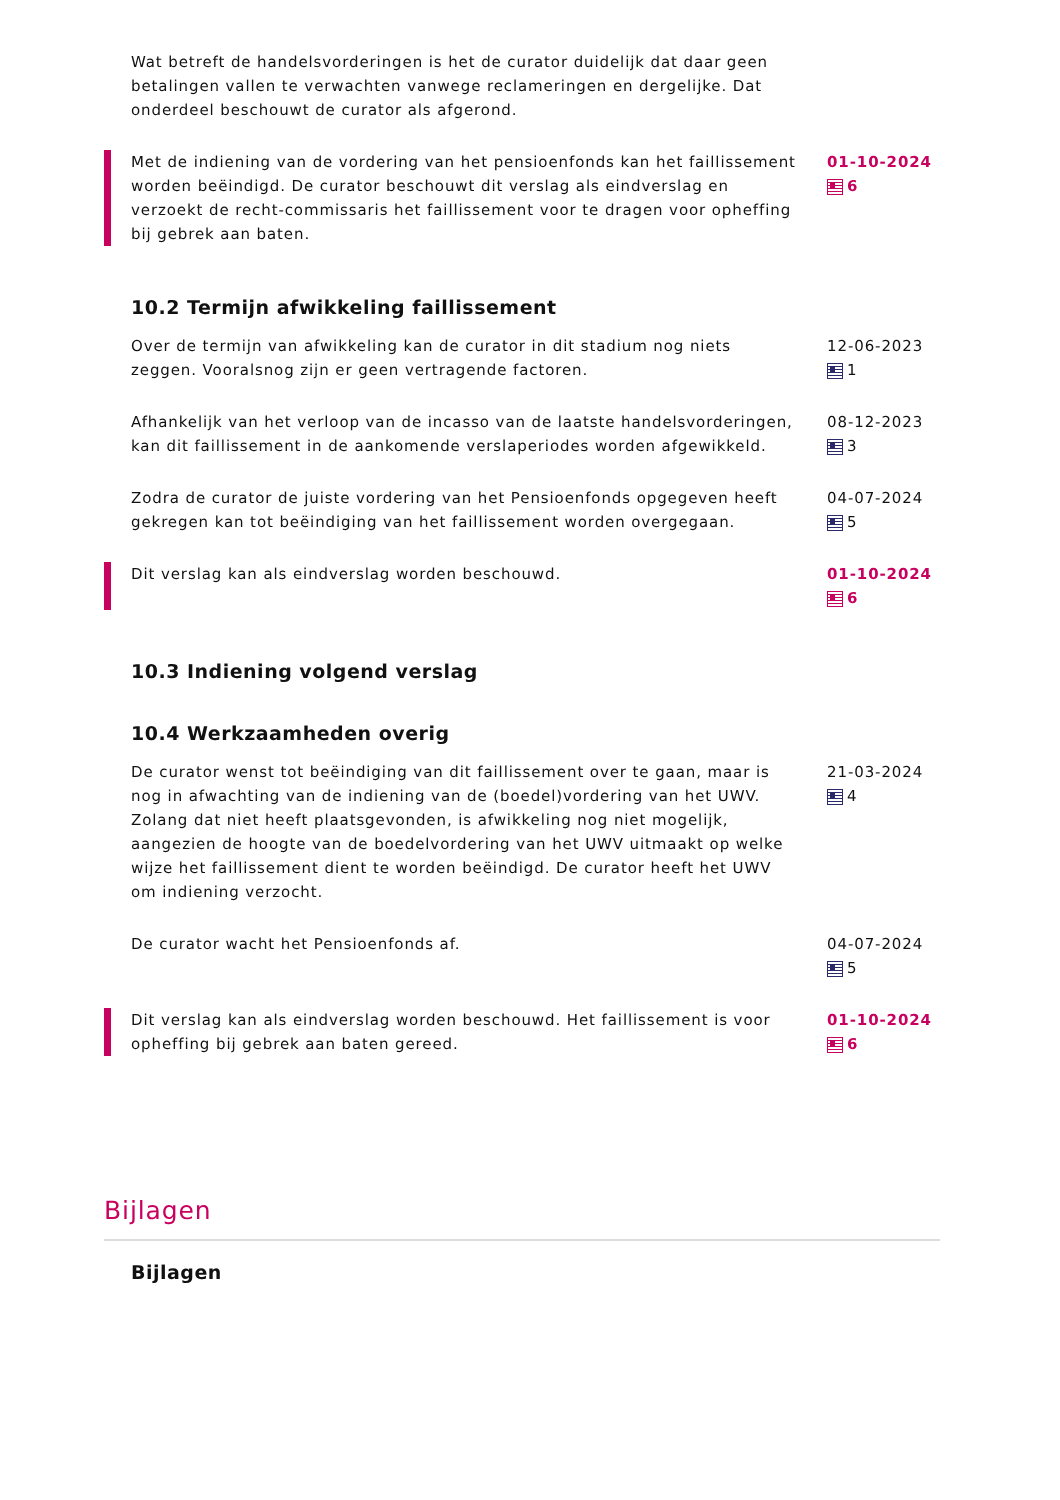Wat betreft de handelsvorderingen is het de curator duidelijk dat daar geen betalingen vallen te verwachten vanwege reclameringen en dergelijke. Dat onderdeel beschouwt de curator als afgerond.
Met de indiening van de vordering van het pensioenfonds kan het faillissement worden beëindigd. De curator beschouwt dit verslag als eindverslag en verzoekt de recht-commissaris het faillissement voor te dragen voor opheffing bij gebrek aan baten.
01-10-2024
6
10.2 Termijn afwikkeling faillissement
Over de termijn van afwikkeling kan de curator in dit stadium nog niets zeggen. Vooralsnog zijn er geen vertragende factoren.
12-06-2023
1
Afhankelijk van het verloop van de incasso van de laatste handelsvorderingen, kan dit faillissement in de aankomende verslaperiodes worden afgewikkeld.
08-12-2023
3
Zodra de curator de juiste vordering van het Pensioenfonds opgegeven heeft gekregen kan tot beëindiging van het faillissement worden overgegaan.
04-07-2024
5
Dit verslag kan als eindverslag worden beschouwd. 01-10-2024
6
10.3 Indiening volgend verslag
10.4 Werkzaamheden overig
De curator wenst tot beëindiging van dit faillissement over te gaan, maar is nog in afwachting van de indiening van de (boedel)vordering van het UWV. Zolang dat niet heeft plaatsgevonden, is afwikkeling nog niet mogelijk, aangezien de hoogte van de boedelvordering van het UWV uitmaakt op welke wijze het faillissement dient te worden beëindigd. De curator heeft het UWV om indiening verzocht.
21-03-2024
4
De curator wacht het Pensioenfonds af. 04-07-2024
5
Dit verslag kan als eindverslag worden beschouwd. Het faillissement is voor opheffing bij gebrek aan baten gereed.
01-10-2024
6
Bijlagen
Bijlagen